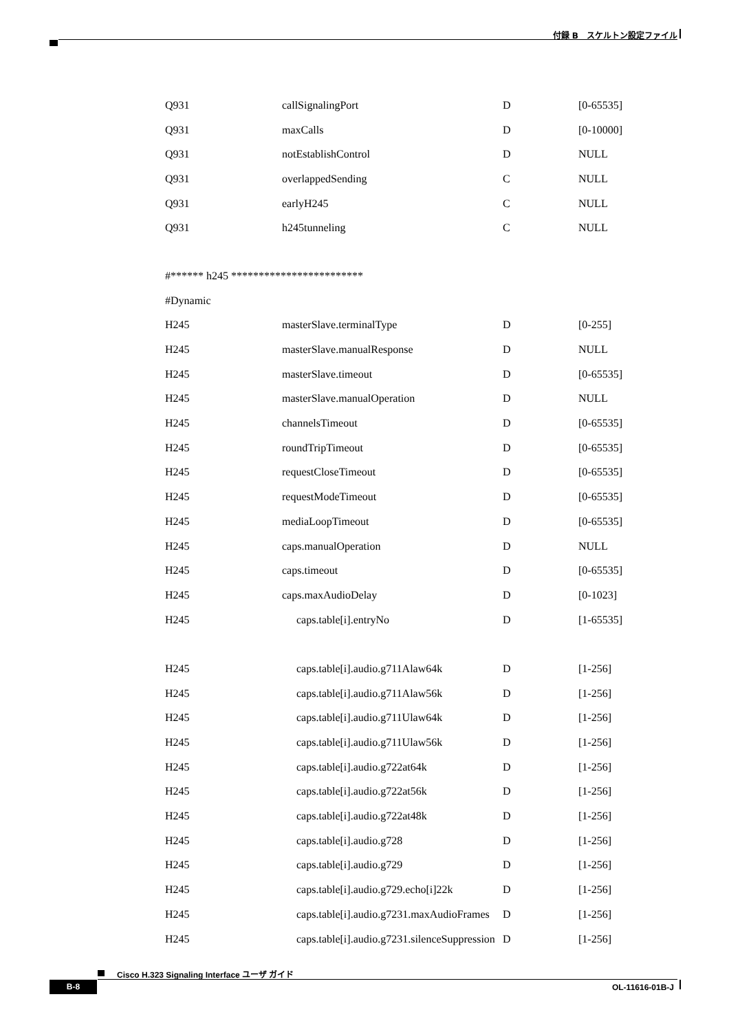付録 B　スケルトン設定ファイル
| Q931 | callSignalingPort | D | [0-65535] |
| Q931 | maxCalls | D | [0-10000] |
| Q931 | notEstablishControl | D | NULL |
| Q931 | overlappedSending | C | NULL |
| Q931 | earlyH245 | C | NULL |
| Q931 | h245tunneling | C | NULL |
| #****** h245 ************************ | | | |
| #Dynamic | | | |
| H245 | masterSlave.terminalType | D | [0-255] |
| H245 | masterSlave.manualResponse | D | NULL |
| H245 | masterSlave.timeout | D | [0-65535] |
| H245 | masterSlave.manualOperation | D | NULL |
| H245 | channelsTimeout | D | [0-65535] |
| H245 | roundTripTimeout | D | [0-65535] |
| H245 | requestCloseTimeout | D | [0-65535] |
| H245 | requestModeTimeout | D | [0-65535] |
| H245 | mediaLoopTimeout | D | [0-65535] |
| H245 | caps.manualOperation | D | NULL |
| H245 | caps.timeout | D | [0-65535] |
| H245 | caps.maxAudioDelay | D | [0-1023] |
| H245 | caps.table[i].entryNo | D | [1-65535] |
| H245 | caps.table[i].audio.g711Alaw64k | D | [1-256] |
| H245 | caps.table[i].audio.g711Alaw56k | D | [1-256] |
| H245 | caps.table[i].audio.g711Ulaw64k | D | [1-256] |
| H245 | caps.table[i].audio.g711Ulaw56k | D | [1-256] |
| H245 | caps.table[i].audio.g722at64k | D | [1-256] |
| H245 | caps.table[i].audio.g722at56k | D | [1-256] |
| H245 | caps.table[i].audio.g722at48k | D | [1-256] |
| H245 | caps.table[i].audio.g728 | D | [1-256] |
| H245 | caps.table[i].audio.g729 | D | [1-256] |
| H245 | caps.table[i].audio.g729.echo[i]22k | D | [1-256] |
| H245 | caps.table[i].audio.g7231.maxAudioFrames | D | [1-256] |
| H245 | caps.table[i].audio.g7231.silenceSuppression | D | [1-256] |
Cisco H.323 Signaling Interface ユーザ ガイド
B-8 OL-11616-01B-J